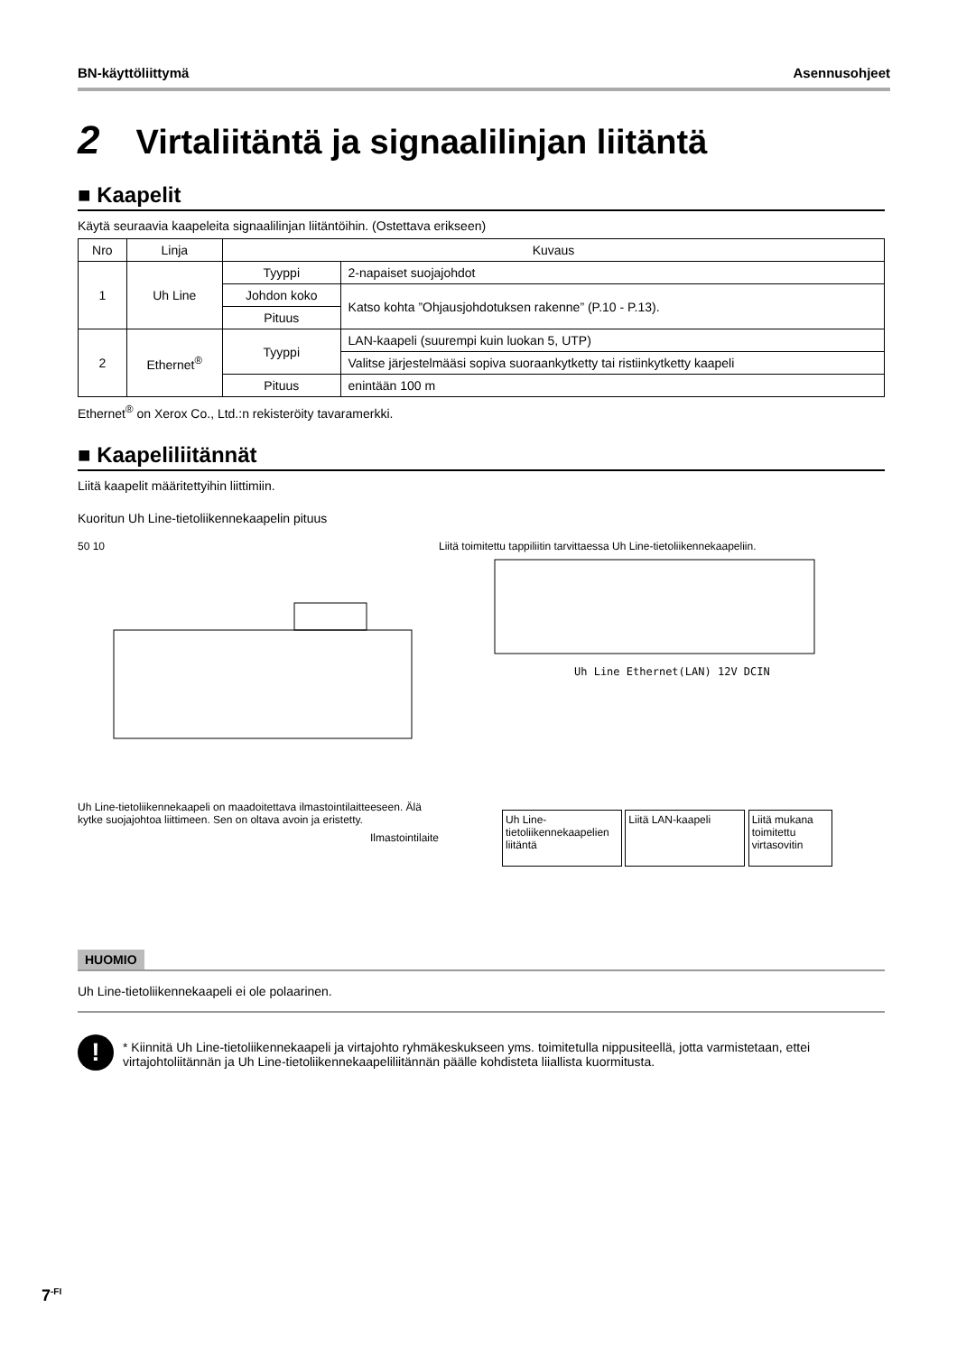BN-käyttöliittymä Asennusohjeet
2 Virtaliitäntä ja signaalilinjan liitäntä
■ Kaapelit
Käytä seuraavia kaapeleita signaalilinjan liitäntöihin. (Ostettava erikseen)
| Nro | Linja | Kuvaus | |
| --- | --- | --- | --- |
| 1 | Uh Line | Tyyppi | 2-napaiset suojajohdot |
| | | Johdon koko | Katso kohta ”Ohjausjohdotuksen rakenne” (P.10 - P.13). |
| | | Pituus | |
| 2 | Ethernet<sup>®</sup> | Tyyppi | LAN-kaapeli (suurempi kuin luokan 5, UTP) |
| | | | Valitse järjestelmääsi sopiva suoraankytketty tai ristiinkytketty kaapeli |
| | | Pituus | enintään 100 m |
Ethernet<sup>®</sup> on Xerox Co., Ltd.:n rekisteröity tavaramerkki.
■ Kaapeliliitännät
Liitä kaapelit määritettyihin liittimiin.
Kuoritun Uh Line-tietoliikennekaapelin pituus
50 10
Uh Line-tietoliikennekaapeli on maadoitettava ilmastointilaitteeseen. Älä kytke suojajohtoa liittimeen. Sen on oltava avoin ja eristetty.
Ilmastointilaite
Liitä toimitettu tappiliitin tarvittaessa Uh Line-tietoliikennekaapeliin.
Uh Line Ethernet(LAN) 12V DCIN
Uh Line-tietoliikennekaapelien liitäntä Liitä LAN-kaapeli Liitä mukana toimitettu virtasovitin
HUOMIO
Uh Line-tietoliikennekaapeli ei ole polaarinen.
!
* Kiinnitä Uh Line-tietoliikennekaapeli ja virtajohto ryhmäkeskukseen yms. toimitetulla nippusiteellä, jotta varmistetaan, ettei virtajohtoliitännän ja Uh Line-tietoliikennekaapeliliitännän päälle kohdisteta liiallista kuormitusta.
7<sup>-FI</sup>